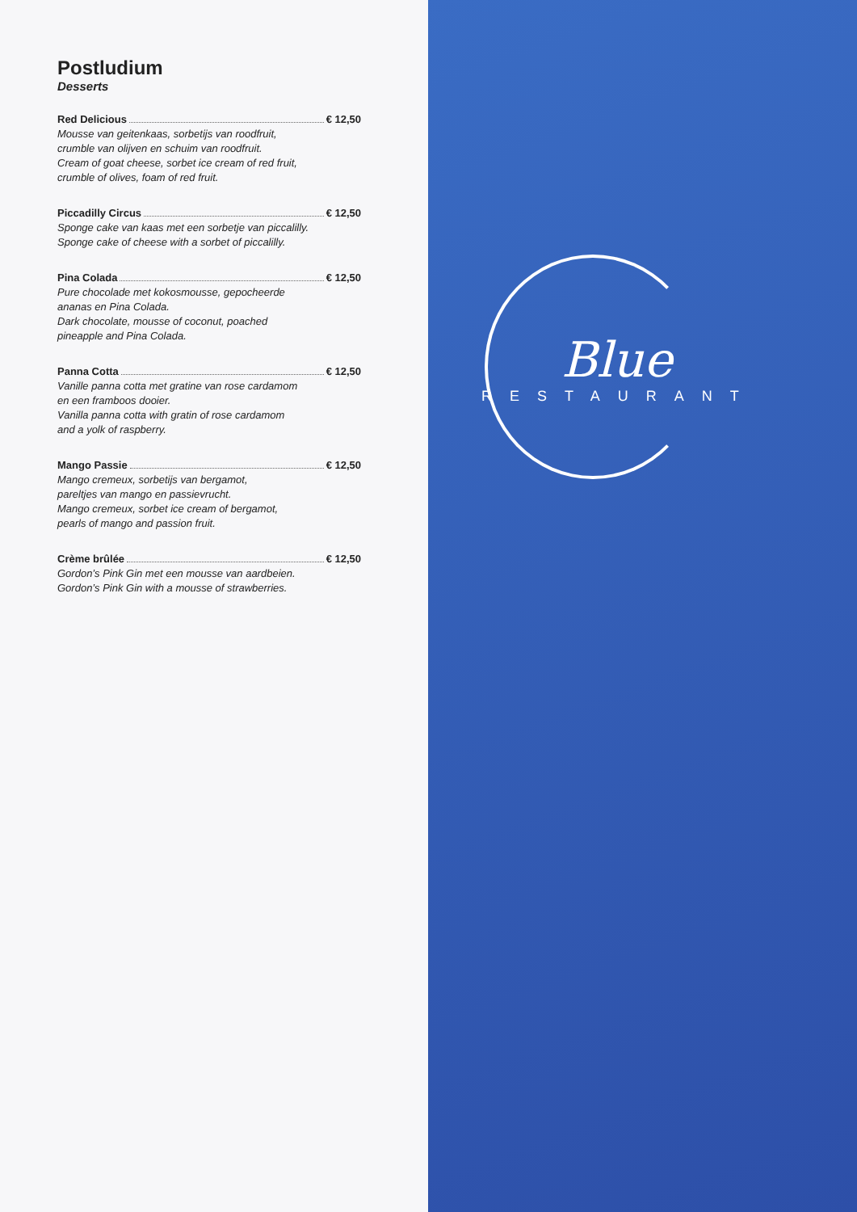Postludium
Desserts
Red Delicious € 12,50
Mousse van geitenkaas, sorbetijs van roodfruit,
crumble van olijven en schuim van roodfruit.
Cream of goat cheese, sorbet ice cream of red fruit,
crumble of olives, foam of red fruit.
Piccadilly Circus € 12,50
Sponge cake van kaas met een sorbetje van piccalilly.
Sponge cake of cheese with a sorbet of piccalilly.
Pina Colada € 12,50
Pure chocolade met kokosmousse, gepocheerde
ananas en Pina Colada.
Dark chocolate, mousse of coconut, poached
pineapple and Pina Colada.
Panna Cotta € 12,50
Vanille panna cotta met gratine van rose cardamom
en een framboos dooier.
Vanilla panna cotta with gratin of rose cardamom
and a yolk of raspberry.
Mango Passie € 12,50
Mango cremeux, sorbetijs van bergamot,
pareltjes van mango en passievrucht.
Mango cremeux, sorbet ice cream of bergamot,
pearls of mango and passion fruit.
Crème brûlée € 12,50
Gordon’s Pink Gin met een mousse van aardbeien.
Gordon’s Pink Gin with a mousse of strawberries.
Blue
RESTAURANT